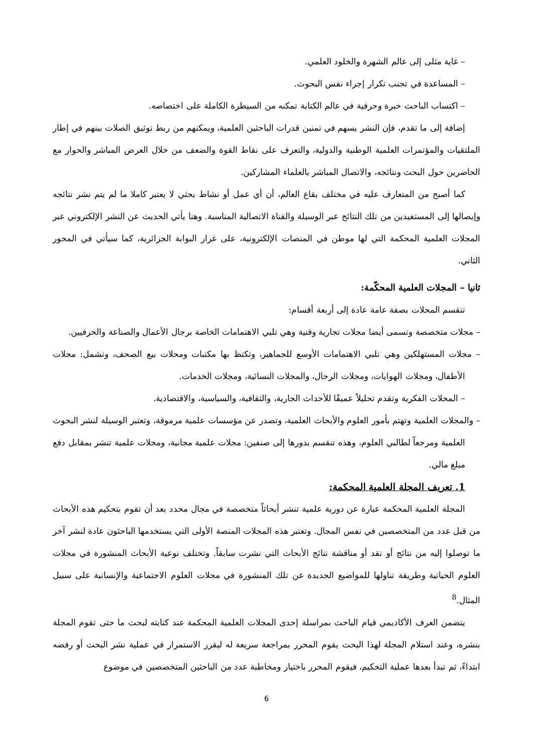– غاية مثلى إلى عالم الشهرة والخلود العلمي.
– المساعدة في تجنب تكرار إجراء نفس البحوث.
– اكتساب الباحث خبرة وحرفية في عالم الكتابة تمكنه من السيطرة الكاملة على اختصاصه.
إضافة إلى ما تقدم، فإن النشر يسهم في تمنين قدرات الباحثين العلمية، ويمكنهم من ربط توثيق الصلات بينهم في إطار الملتقيات والمؤتمرات العلمية الوطنية والدولية، والتعرف على نقاط القوة والضعف من خلال العرض المباشر والحوار مع الحاضرين حول البحث ونتائجه، والاتصال المباشر بالعلماء المشاركين.
كما أصبح من المتعارف عليه في مختلف بقاع العالم، أن أي عمل أو نشاط بحثي لا يعتبر كاملا ما لم يتم نشر نتائجه وإيصالها إلى المستفيدين من تلك النتائج عبر الوسيلة والقناة الاتصالية المناسبة. وهنا يأتي الحديث عن النشر الإلكتروني عبر المجلات العلمية المحكمة التي لها موطن في المنصات الإلكترونية، على غرار البوابة الجزائرية، كما سيأتي في المحور الثاني.
ثانيا – المجلات العلمية المحكّمة:
تنقسم المجلات بصفة عامة عادة إلى أربعة أقسام:
– مجلات متخصصة وتسمى أيضا مجلات تجارية وفنية وهي تلبي الاهتمامات الخاصة برجال الأعمال والصناعة والحرفيين.
– مجلات المستهلكين وهي تلبي الاهتمامات الأوسع للجماهير، وتكتظ بها مكتبات ومحلات بيع الصحف، وتشمل: مجلات الأطفال، ومجلات الهوايات، ومجلات الرجال، والمجلات النسائية، ومجلات الخدمات.
– المجلات الفكرية وتقدم تحليلاً عميقًا للأحداث الجارية، والثقافية، والسياسية، والاقتصادية.
– والمجلات العلمية وتهتم بأمور العلوم والأبحاث العلمية، وتصدر عن مؤسسات علمية مرموقة، وتعتبر الوسيلة لنشر البحوث العلمية ومرجعاً لطالبي العلوم، وهذه تنقسم بدورها إلى صنفين: مجلات علمية مجانية، ومجلات علمية تنشر بمقابل دفع مبلغ مالي.
1. تعريف المجلة العلمية المحكمة:
المجلة العلمية المحكمة عبارة عن دورية علمية تنشر أبحاثاً متخصصة في مجال محدد بعد أن تقوم بتحكيم هذه الأبحاث من قبل عدد من المتخصصين في نفس المجال. وتعتبر هذه المجلات المنصة الأولى التي يستخدمها الباحثون عادة لنشر آخر ما توصلوا إليه من نتائج أو نقد أو مناقشة نتائج الأبحاث التي نشرت سابقاً. وتختلف نوعية الأبحاث المنشورة في مجلات العلوم الحياتية وطريقة تناولها للمواضيع الجديدة عن تلك المنشورة في مجلات العلوم الاجتماعية والإنسانية على سبيل المثال.<sup>8</sup>
يتضمن العرف الأكاديمي قيام الباحث بمراسلة إحدى المجلات العلمية المحكمة عند كتابته لبحث ما حتى تقوم المجلة بنشره، وعند استلام المجلة لهذا البحث يقوم المحرر بمراجعة سريعة له ليقرر الاستمرار في عملية نشر البحث أو رفضه ابتداءً، ثم تبدأ بعدها عملية التحكيم، فيقوم المحرر باختيار ومخاطبة عدد من الباحثين المتخصصين في موضوع
6